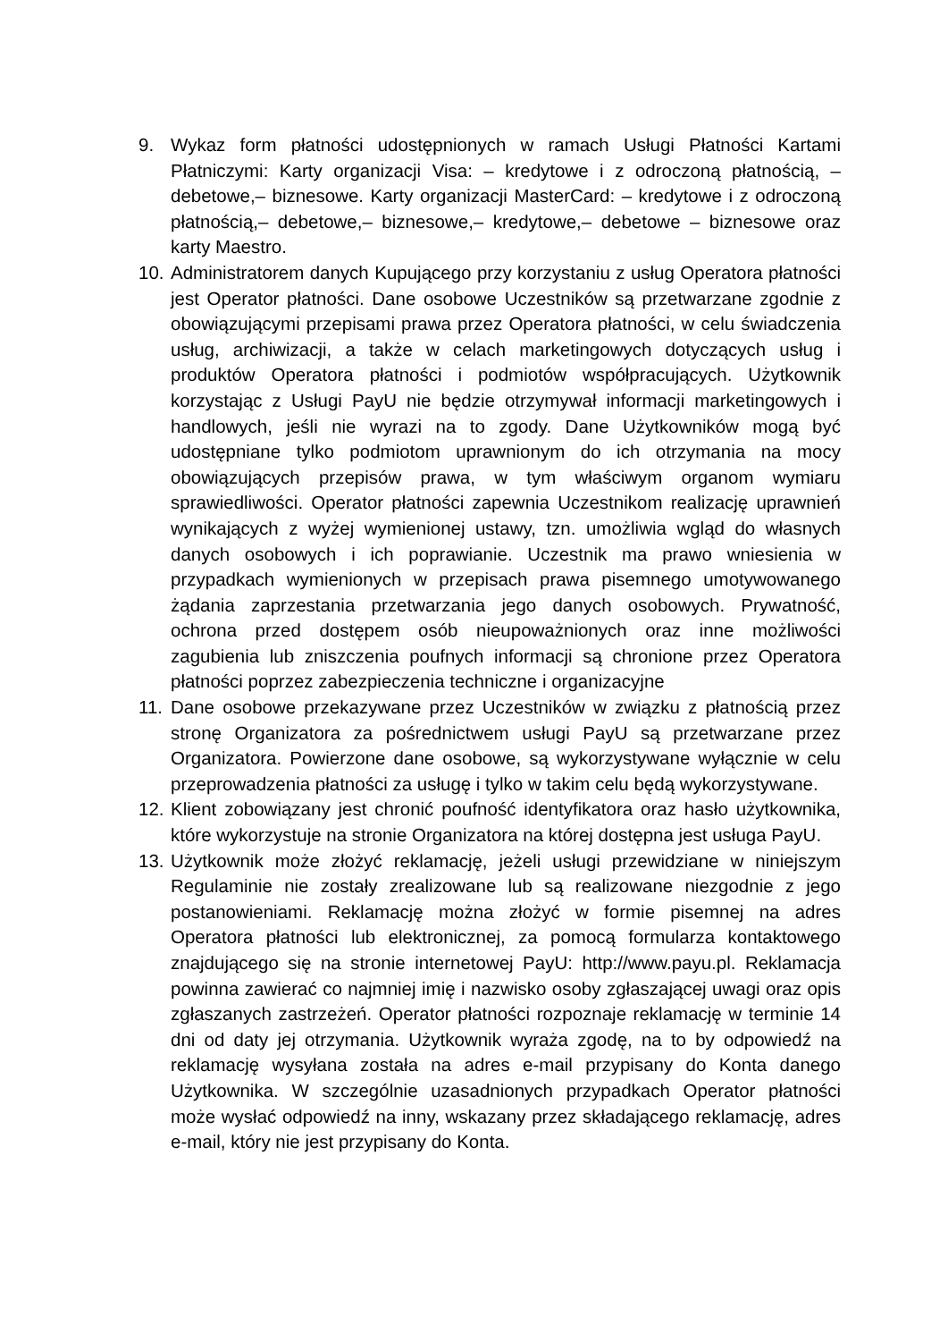9. Wykaz form płatności udostępnionych w ramach Usługi Płatności Kartami Płatniczymi: Karty organizacji Visa: – kredytowe i z odroczoną płatnością, – debetowe,– biznesowe. Karty organizacji MasterCard: – kredytowe i z odroczoną płatnością,– debetowe,– biznesowe,– kredytowe,– debetowe – biznesowe oraz karty Maestro.
10.
Administratorem danych Kupującego przy korzystaniu z usług Operatora płatności jest Operator płatności. Dane osobowe Uczestników są przetwarzane zgodnie z obowiązującymi przepisami prawa przez Operatora płatności, w celu świadczenia usług, archiwizacji, a także w celach marketingowych dotyczących usług i produktów Operatora płatności i podmiotów współpracujących. Użytkownik korzystając z Usługi PayU nie będzie otrzymywał informacji marketingowych i handlowych, jeśli nie wyrazi na to zgody. Dane Użytkowników mogą być udostępniane tylko podmiotom uprawnionym do ich otrzymania na mocy obowiązujących przepisów prawa, w tym właściwym organom wymiaru sprawiedliwości. Operator płatności zapewnia Uczestnikom realizację uprawnień wynikających z wyżej wymienionej ustawy, tzn. umożliwia wgląd do własnych danych osobowych i ich poprawianie. Uczestnik ma prawo wniesienia w przypadkach wymienionych w przepisach prawa pisemnego umotywowanego żądania zaprzestania przetwarzania jego danych osobowych. Prywatność, ochrona przed dostępem osób nieupoważnionych oraz inne możliwości zagubienia lub zniszczenia poufnych informacji są chronione przez Operatora płatności poprzez zabezpieczenia techniczne i organizacyjne
11.
Dane osobowe przekazywane przez Uczestników w związku z płatnością przez stronę Organizatora za pośrednictwem usługi PayU są przetwarzane przez Organizatora. Powierzone dane osobowe, są wykorzystywane wyłącznie w celu przeprowadzenia płatności za usługę i tylko w takim celu będą wykorzystywane.
12.
Klient zobowiązany jest chronić poufność identyfikatora oraz hasło użytkownika, które wykorzystuje na stronie Organizatora na której dostępna jest usługa PayU.
13.
Użytkownik może złożyć reklamację, jeżeli usługi przewidziane w niniejszym Regulaminie nie zostały zrealizowane lub są realizowane niezgodnie z jego postanowieniami. Reklamację można złożyć w formie pisemnej na adres Operatora płatności lub elektronicznej, za pomocą formularza kontaktowego znajdującego się na stronie internetowej PayU: http://www.payu.pl. Reklamacja powinna zawierać co najmniej imię i nazwisko osoby zgłaszającej uwagi oraz opis zgłaszanych zastrzeżeń. Operator płatności rozpoznaje reklamację w terminie 14 dni od daty jej otrzymania. Użytkownik wyraża zgodę, na to by odpowiedź na reklamację wysyłana została na adres e-mail przypisany do Konta danego Użytkownika. W szczególnie uzasadnionych przypadkach Operator płatności może wysłać odpowiedź na inny, wskazany przez składającego reklamację, adres e-mail, który nie jest przypisany do Konta.